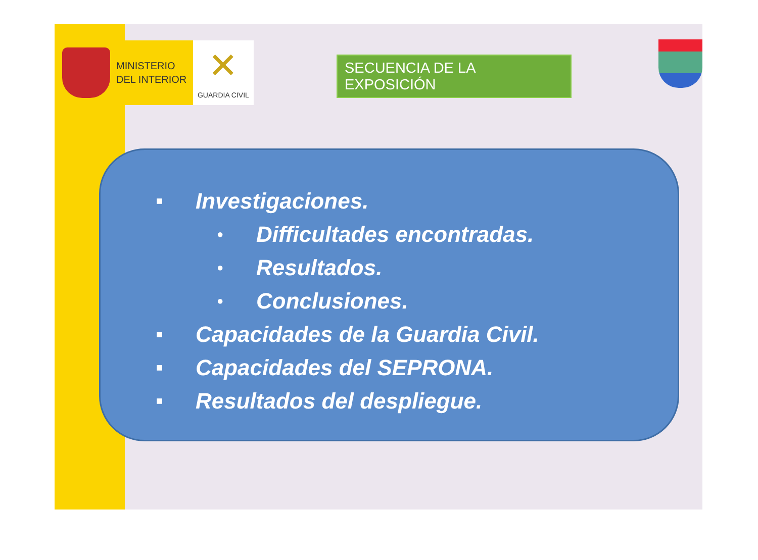MINISTERIO
DEL INTERIOR
✕
GUARDIA CIVIL
SECUENCIA DE LA EXPOSICIÓN
■ Investigaciones.
● Difficultades encontradas.
● Resultados.
● Conclusiones.
■ Capacidades de la Guardia Civil.
■ Capacidades del SEPRONA.
■ Resultados del despliegue.